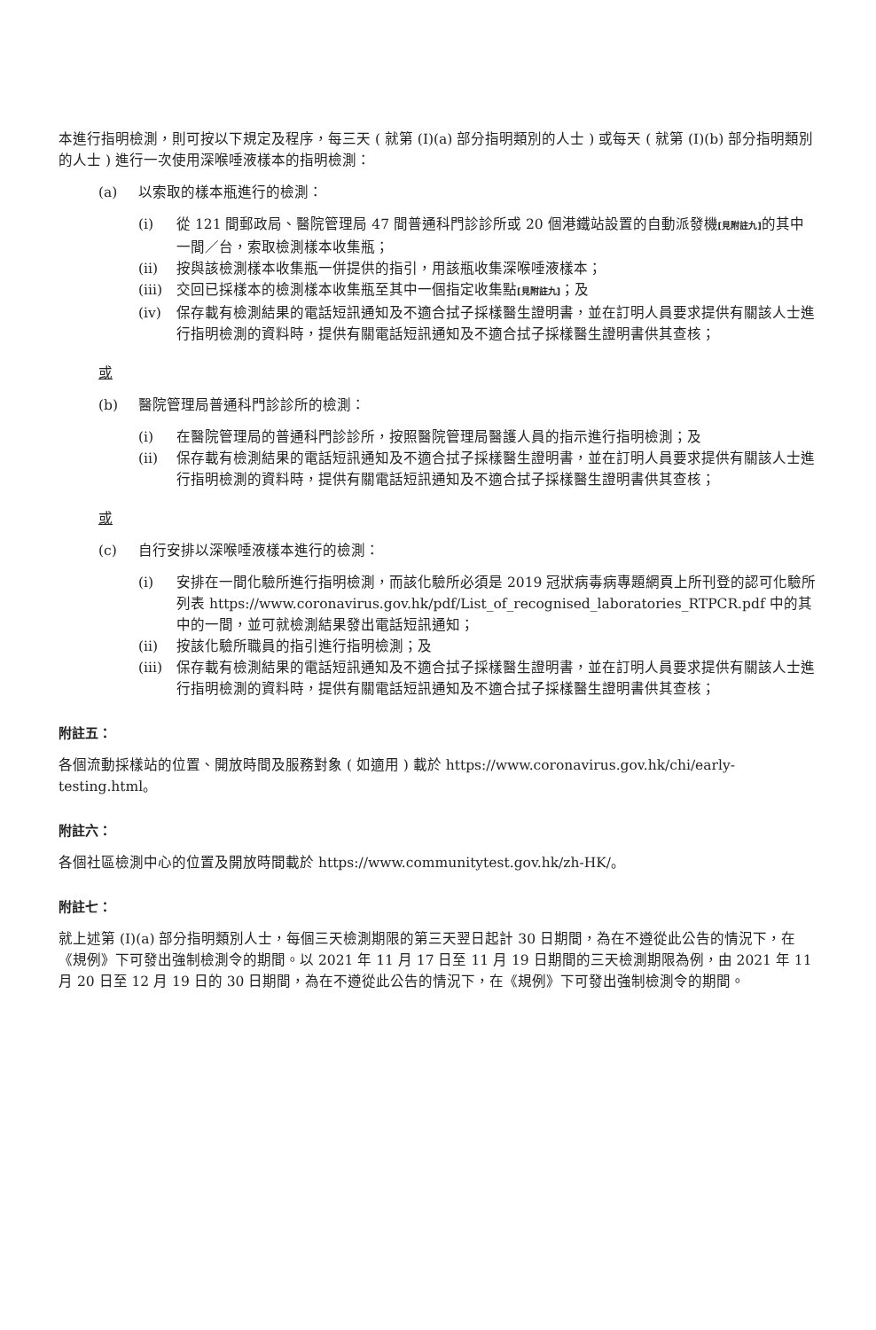本進行指明檢測，則可按以下規定及程序，每三天 ( 就第 (I)(a) 部分指明類別的人士 ) 或每天 ( 就第 (I)(b) 部分指明類別的人士 ) 進行一次使用深喉唾液樣本的指明檢測：
(a) 以索取的樣本瓶進行的檢測：
(i) 從 121 間郵政局、醫院管理局 47 間普通科門診診所或 20 個港鐵站設置的自動派發機[見附註九] 的其中一間／台，索取檢測樣本收集瓶；
(ii) 按與該檢測樣本收集瓶一併提供的指引，用該瓶收集深喉唾液樣本；
(iii) 交回已採樣本的檢測樣本收集瓶至其中一個指定收集點[見附註九]；及
(iv) 保存載有檢測結果的電話短訊通知及不適合拭子採樣醫生證明書，並在訂明人員要求提供有關該人士進行指明檢測的資料時，提供有關電話短訊通知及不適合拭子採樣醫生證明書供其查核；
或
(b) 醫院管理局普通科門診診所的檢測：
(i) 在醫院管理局的普通科門診診所，按照醫院管理局醫護人員的指示進行指明檢測；及
(ii) 保存載有檢測結果的電話短訊通知及不適合拭子採樣醫生證明書，並在訂明人員要求提供有關該人士進行指明檢測的資料時，提供有關電話短訊通知及不適合拭子採樣醫生證明書供其查核；
或
(c) 自行安排以深喉唾液樣本進行的檢測：
(i) 安排在一間化驗所進行指明檢測，而該化驗所必須是 2019 冠狀病毒病專題網頁上所刊登的認可化驗所列表 https://www.coronavirus.gov.hk/pdf/List_of_recognised_laboratories_RTPCR.pdf 中的其中的一間，並可就檢測結果發出電話短訊通知；
(ii) 按該化驗所職員的指引進行指明檢測；及
(iii) 保存載有檢測結果的電話短訊通知及不適合拭子採樣醫生證明書，並在訂明人員要求提供有關該人士進行指明檢測的資料時，提供有關電話短訊通知及不適合拭子採樣醫生證明書供其查核；
附註五：
各個流動採樣站的位置、開放時間及服務對象 ( 如適用 ) 載於 https://www.coronavirus.gov.hk/chi/early-testing.html。
附註六：
各個社區檢測中心的位置及開放時間載於 https://www.communitytest.gov.hk/zh-HK/。
附註七：
就上述第 (I)(a) 部分指明類別人士，每個三天檢測期限的第三天翌日起計 30 日期間，為在不遵從此公告的情況下，在《規例》下可發出強制檢測令的期間。以 2021 年 11 月 17 日至 11 月 19 日期間的三天檢測期限為例，由 2021 年 11 月 20 日至 12 月 19 日的 30 日期間，為在不遵從此公告的情況下，在《規例》下可發出強制檢測令的期間。